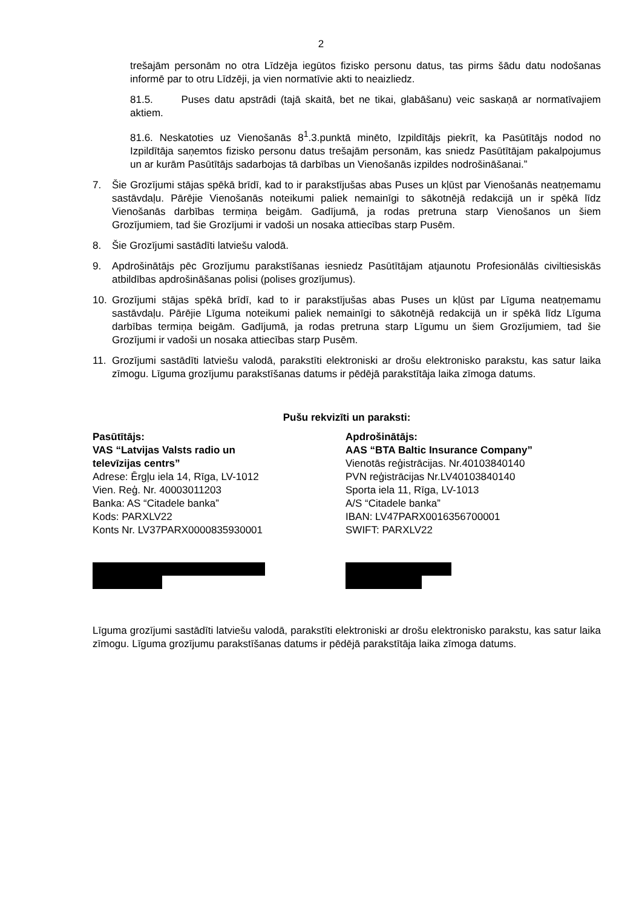2
trešajām personām no otra Līdzēja iegūtos fizisko personu datus, tas pirms šādu datu nodošanas informē par to otru Līdzēji, ja vien normatīvie akti to neaizliedz.
81.5. Puses datu apstrādi (tajā skaitā, bet ne tikai, glabāšanu) veic saskaņā ar normatīvajiem aktiem.
81.6. Neskatoties uz Vienošanās 8<sup>1</sup>.3.punktā minēto, Izpildītājs piekrīt, ka Pasūtītājs nodod no Izpildītāja saņemtos fizisko personu datus trešajām personām, kas sniedz Pasūtītājam pakalpojumus un ar kurām Pasūtītājs sadarbojas tā darbības un Vienošanās izpildes nodrošināšanai.”
7. Šie Grozījumi stājas spēkā brīdī, kad to ir parakstījušas abas Puses un kļūst par Vienošanās neatņemamu sastāvdaļu. Pārējie Vienošanās noteikumi paliek nemainīgi to sākotnējā redakcijā un ir spēkā līdz Vienošanās darbības termiņa beigām. Gadījumā, ja rodas pretruna starp Vienošanos un šiem Grozījumiem, tad šie Grozījumi ir vadoši un nosaka attiecības starp Pusēm.
8. Šie Grozījumi sastādīti latviešu valodā.
9. Apdrošinātājs pēc Grozījumu parakstīšanas iesniedz Pasūtītājam atjaunotu Profesionālās civiltiesiskās atbildības apdrošināšanas polisi (polises grozījumus).
10. Grozījumi stājas spēkā brīdī, kad to ir parakstījušas abas Puses un kļūst par Līguma neatņemamu sastāvdaļu. Pārējie Līguma noteikumi paliek nemainīgi to sākotnējā redakcijā un ir spēkā līdz Līguma darbības termiņa beigām. Gadījumā, ja rodas pretruna starp Līgumu un šiem Grozījumiem, tad šie Grozījumi ir vadoši un nosaka attiecības starp Pusēm.
11. Grozījumi sastādīti latviešu valodā, parakstīti elektroniski ar drošu elektronisko parakstu, kas satur laika zīmogu. Līguma grozījumu parakstīšanas datums ir pēdējā parakstītāja laika zīmoga datums.
Pušu rekvizīti un paraksti:
Pasūtītājs:
VAS “Latvijas Valsts radio un
televīzijas centrs”
Adrese: Ērgļu iela 14, Rīga, LV-1012
Vien. Reģ. Nr. 40003011203
Banka: AS “Citadele banka”
Kods: PARXLV22
Konts Nr. LV37PARX0000835930001
Apdrošinātājs:
AAS “BTA Baltic Insurance Company”
Vienotās reģistrācijas. Nr.40103840140
PVN reģistrācijas Nr.LV40103840140
Sporta iela 11, Rīga, LV-1013
A/S “Citadele banka”
IBAN: LV47PARX0016356700001
SWIFT: PARXLV22
Līguma grozījumi sastādīti latviešu valodā, parakstīti elektroniski ar drošu elektronisko parakstu, kas satur laika zīmogu. Līguma grozījumu parakstīšanas datums ir pēdējā parakstītāja laika zīmoga datums.